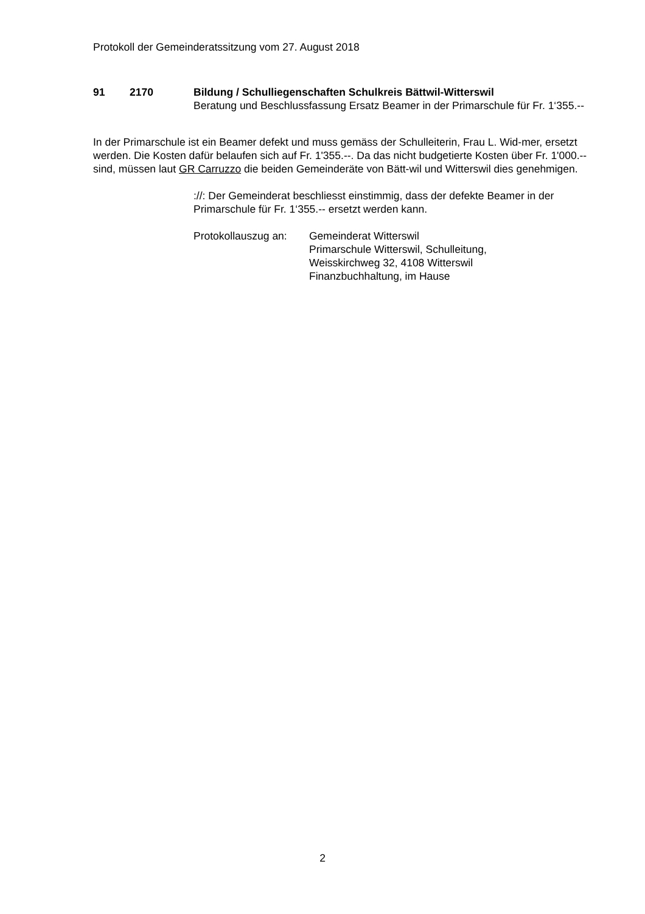Protokoll der Gemeinderatssitzung vom 27. August 2018
91 2170 Bildung / Schulliegenschaften Schulkreis Bättwil-Witterswil
Beratung und Beschlussfassung Ersatz Beamer in der Primarschule für Fr. 1‘355.--
In der Primarschule ist ein Beamer defekt und muss gemäss der Schulleiterin, Frau L. Wid-mer, ersetzt werden. Die Kosten dafür belaufen sich auf Fr. 1'355.--. Da das nicht budgetierte Kosten über Fr. 1'000.-- sind, müssen laut GR Carruzzo die beiden Gemeinderäte von Bätt-wil und Witterswil dies genehmigen.
://: Der Gemeinderat beschliesst einstimmig, dass der defekte Beamer in der Primarschule für Fr. 1‘355.-- ersetzt werden kann.
Protokollauszug an:
Gemeinderat Witterswil
Primarschule Witterswil, Schulleitung,
Weisskirchweg 32, 4108 Witterswil
Finanzbuchhaltung, im Hause
2